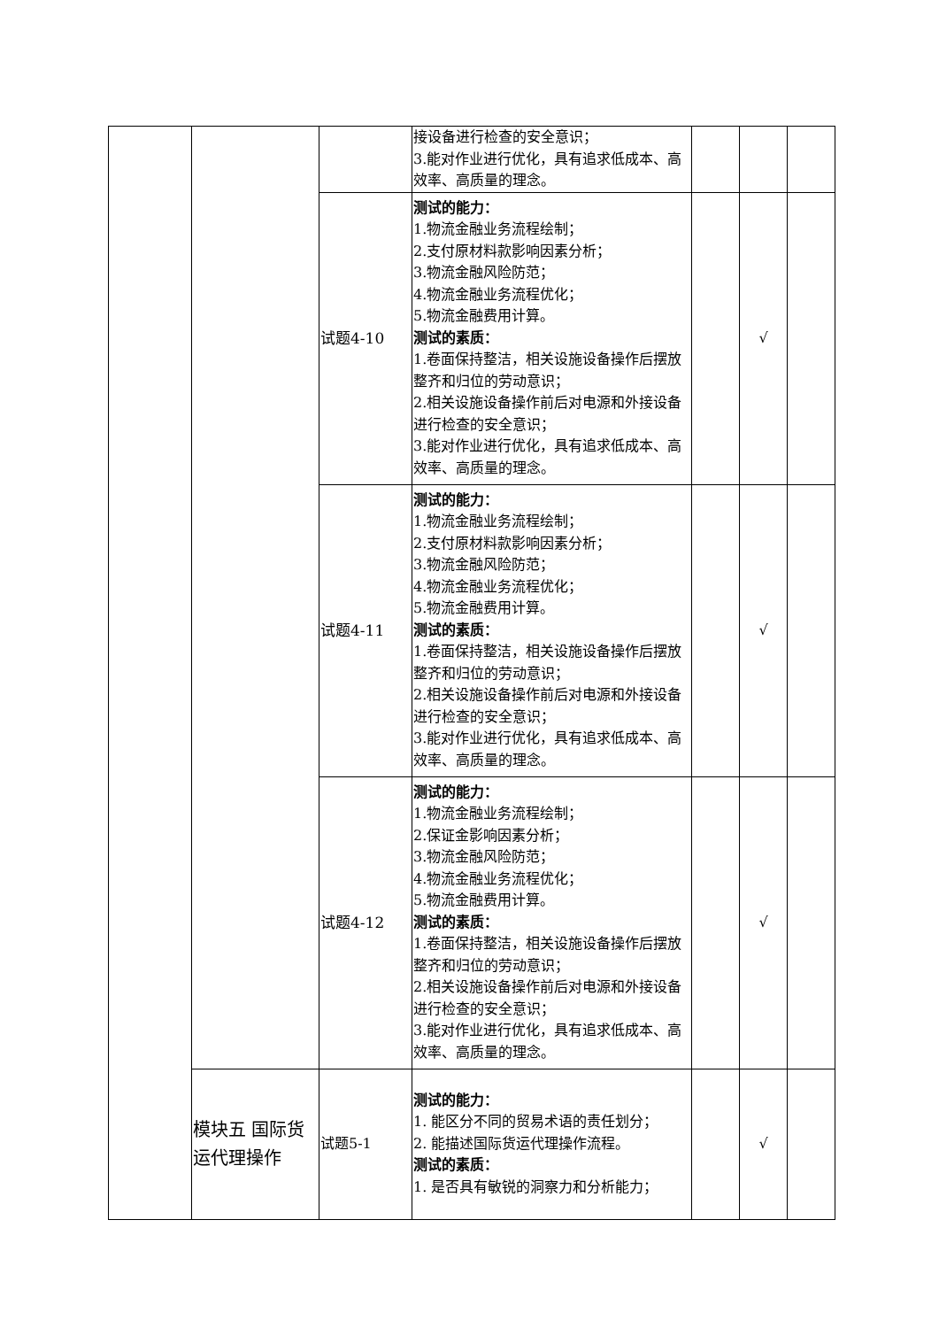| | | | 接设备进行检查的安全意识； 3.能对作业进行优化，具有追求低成本、高效率、高质量的理念。 | | | |
| | | 试题4-10 | 测试的能力： 1.物流金融业务流程绘制； 2.支付原材料款影响因素分析； 3.物流金融风险防范； 4.物流金融业务流程优化； 5.物流金融费用计算。 测试的素质： 1.卷面保持整洁，相关设施设备操作后摆放整齐和归位的劳动意识； 2.相关设施设备操作前后对电源和外接设备进行检查的安全意识； 3.能对作业进行优化，具有追求低成本、高效率、高质量的理念。 | | √ | |
| | | 试题4-11 | 测试的能力： 1.物流金融业务流程绘制； 2.支付原材料款影响因素分析； 3.物流金融风险防范； 4.物流金融业务流程优化； 5.物流金融费用计算。 测试的素质： 1.卷面保持整洁，相关设施设备操作后摆放整齐和归位的劳动意识； 2.相关设施设备操作前后对电源和外接设备进行检查的安全意识； 3.能对作业进行优化，具有追求低成本、高效率、高质量的理念。 | | √ | |
| | | 试题4-12 | 测试的能力： 1.物流金融业务流程绘制； 2.保证金影响因素分析； 3.物流金融风险防范； 4.物流金融业务流程优化； 5.物流金融费用计算。 测试的素质： 1.卷面保持整洁，相关设施设备操作后摆放整齐和归位的劳动意识； 2.相关设施设备操作前后对电源和外接设备进行检查的安全意识； 3.能对作业进行优化，具有追求低成本、高效率、高质量的理念。 | | √ | |
| | 模块五 国际货运代理操作 | 试题5-1 | 测试的能力： 1. 能区分不同的贸易术语的责任划分； 2. 能描述国际货运代理操作流程。 测试的素质： 1. 是否具有敏锐的洞察力和分析能力； | | √ | |